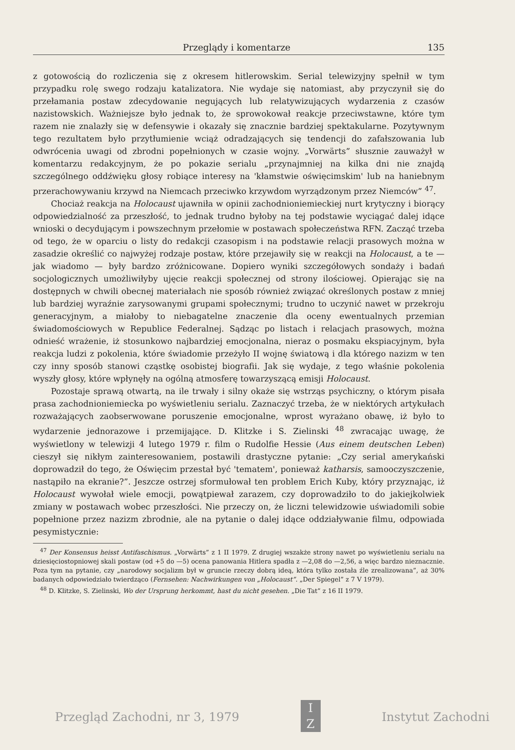Przeglądy i komentarze 135
z gotowością do rozliczenia się z okresem hitlerowskim. Serial telewizyjny spełnił w tym przypadku rolę swego rodzaju katalizatora. Nie wydaje się natomiast, aby przyczynił się do przełamania postaw zdecydowanie negujących lub relatywizujących wydarzenia z czasów nazistowskich. Ważniejsze było jednak to, że sprowokował reakcje przeciwstawne, które tym razem nie znalazły się w defensywie i okazały się znacznie bardziej spektakularne. Pozytywnym tego rezultatem było przytłumienie wciąż odradzających się tendencji do zafałszowania lub odwrócenia uwagi od zbrodni popełnionych w czasie wojny. „Vorwärts” słusznie zauważył w komentarzu redakcyjnym, że po pokazie serialu „przynajmniej na kilka dni nie znajdą szczególnego oddźwięku głosy robiące interesy na 'kłamstwie oświęcimskim' lub na haniebnym przerachowywaniu krzywd na Niemcach przeciwko krzywdom wyrządzonym przez Niemców” <sup>47</sup>.
Chociaż reakcja na Holocaust ujawniła w opinii zachodnioniemieckiej nurt krytyczny i biorący odpowiedzialność za przeszłość, to jednak trudno byłoby na tej podstawie wyciągać dalej idące wnioski o decydującym i powszechnym przełomie w postawach społeczeństwa RFN. Zacząć trzeba od tego, że w oparciu o listy do redakcji czasopism i na podstawie relacji prasowych można w zasadzie określić co najwyżej rodzaje postaw, które przejawiły się w reakcji na Holocaust, a te — jak wiadomo — były bardzo zróżnicowane. Dopiero wyniki szczegółowych sondaży i badań socjologicznych umożliwiłyby ujęcie reakcji społecznej od strony ilościowej. Opierając się na dostępnych w chwili obecnej materiałach nie sposób również związać określonych postaw z mniej lub bardziej wyraźnie zarysowanymi grupami społecznymi; trudno to uczynić nawet w przekroju generacyjnym, a miałoby to niebagatelne znaczenie dla oceny ewentualnych przemian świadomościowych w Republice Federalnej. Sądząc po listach i relacjach prasowych, można odnieść wrażenie, iż stosunkowo najbardziej emocjonalna, nieraz o posmaku ekspiacyjnym, była reakcja ludzi z pokolenia, które świadomie przeżyło II wojnę światową i dla którego nazizm w ten czy inny sposób stanowi cząstkę osobistej biografii. Jak się wydaje, z tego właśnie pokolenia wyszły głosy, które wpłynęły na ogólną atmosferę towarzyszącą emisji Holocaust.
Pozostaje sprawą otwartą, na ile trwały i silny okaże się wstrząs psychiczny, o którym pisała prasa zachodnioniemiecka po wyświetleniu serialu. Zaznaczyć trzeba, że w niektórych artykułach rozważających zaobserwowane poruszenie emocjonalne, wprost wyrażano obawę, iż było to wydarzenie jednorazowe i przemijające. D. Klitzke i S. Zielinski <sup>48</sup> zwracając uwagę, że wyświetlony w telewizji 4 lutego 1979 r. film o Rudolfie Hessie (Aus einem deutschen Leben) cieszył się nikłym zainteresowaniem, postawili drastyczne pytanie: „Czy serial amerykański doprowadził do tego, że Oświęcim przestał być 'tematem', ponieważ katharsis, samooczyszczenie, nastąpiło na ekranie?”. Jeszcze ostrzej sformułował ten problem Erich Kuby, który przyznając, iż Holocaust wywołał wiele emocji, powątpiewał zarazem, czy doprowadziło to do jakiejkolwiek zmiany w postawach wobec przeszłości. Nie przeczy on, że liczni telewidzowie uświadomili sobie popełnione przez nazizm zbrodnie, ale na pytanie o dalej idące oddziaływanie filmu, odpowiada pesymistycznie:
<sup>47</sup> Der Konsensus heisst Antifaschismus. „Vorwärts” z 1 II 1979. Z drugiej wszakże strony nawet po wyświetleniu serialu na dziesięciostopniowej skali postaw (od +5 do —5) ocena panowania Hitlera spadła z —2,08 do —2,56, a więc bardzo nieznacznie. Poza tym na pytanie, czy „narodowy socjalizm był w gruncie rzeczy dobrą ideą, która tylko została źle zrealizowana”, aż 30% badanych odpowiedziało twierdząco (Fernsehen: Nachwirkungen von „Holocaust”. „Der Spiegel” z 7 V 1979).
<sup>48</sup> D. Klitzke, S. Zielinski, Wo der Ursprung herkommt, hast du nicht gesehen. „Die Tat” z 16 II 1979.
Przegląd Zachodni, nr 3, 1979
I
Z
Instytut Zachodni